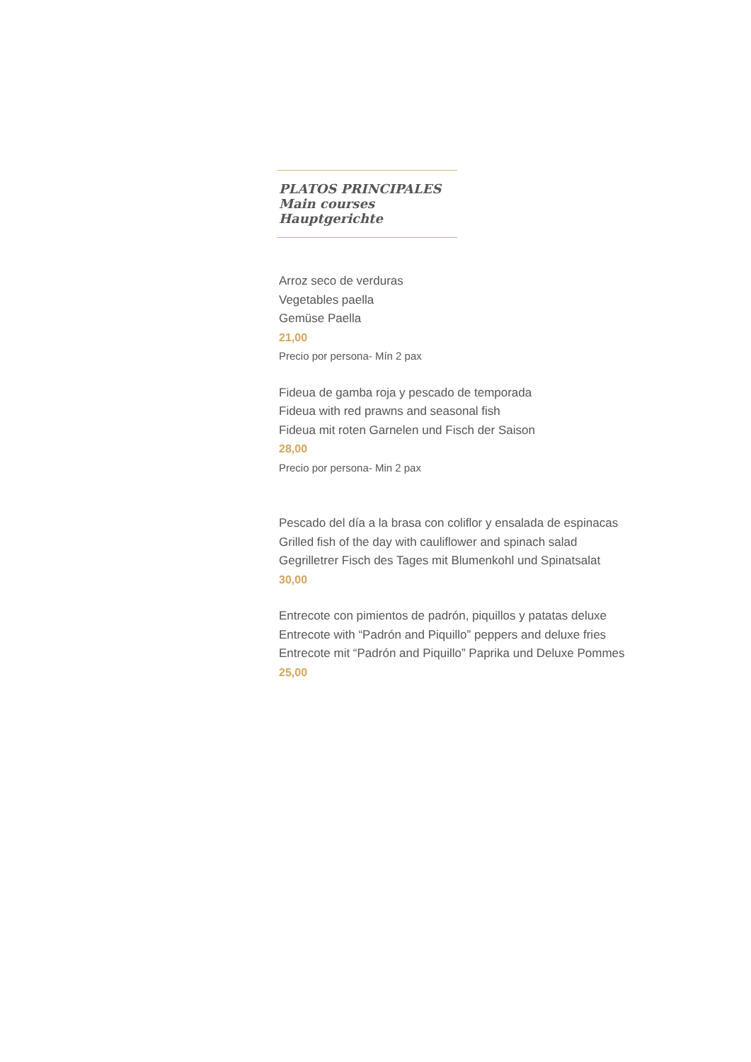PLATOS PRINCIPALES
Main courses
Hauptgerichte
Arroz seco de verduras
Vegetables paella
Gemüse Paella
21,00
Precio por persona- Mín 2 pax
Fideua de gamba roja y pescado de temporada
Fideua with red prawns and seasonal fish
Fideua mit roten Garnelen und Fisch der Saison
28,00
Precio por persona- Min 2 pax
Pescado del día a la brasa con coliflor y ensalada de espinacas
Grilled fish of the day with cauliflower and spinach salad
Gegrilletrer Fisch des Tages mit Blumenkohl und Spinatsalat
30,00
Entrecote con pimientos de padrón, piquillos y patatas deluxe
Entrecote with “Padrón and Piquillo” peppers and deluxe fries
Entrecote mit “Padrón and Piquillo” Paprika und Deluxe Pommes
25,00